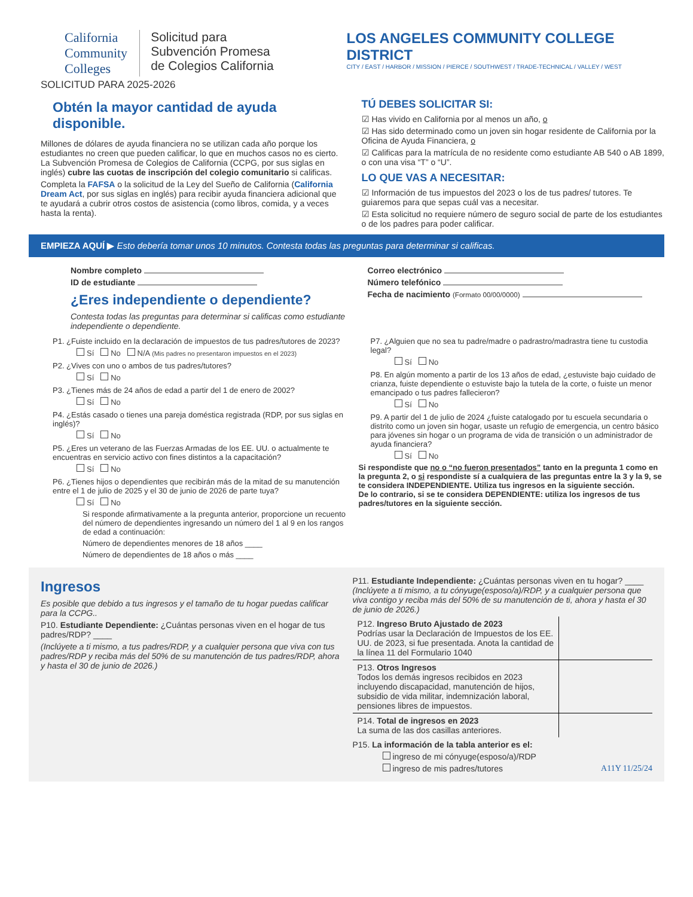California
Community
Colleges
Solicitud para
Subvención Promesa
de Colegios California
SOLICITUD PARA 2025-2026
LOS ANGELES COMMUNITY COLLEGE DISTRICT
CITY / EAST / HARBOR / MISSION / PIERCE / SOUTHWEST / TRADE-TECHNICAL / VALLEY / WEST
Obtén la mayor cantidad de ayuda disponible.
Millones de dólares de ayuda financiera no se utilizan cada año porque los estudiantes no creen que pueden calificar, lo que en muchos casos no es cierto. La Subvención Promesa de Colegios de California (CCPG, por sus siglas en inglés) cubre las cuotas de inscripción del colegio comunitario si calificas.
Completa la FAFSA o la solicitud de la Ley del Sueño de California (California Dream Act, por sus siglas en inglés) para recibir ayuda financiera adicional que te ayudará a cubrir otros costos de asistencia (como libros, comida, y a veces hasta la renta).
TÚ DEBES SOLICITAR SI:
☑ Has vivido en California por al menos un año, o
☑ Has sido determinado como un joven sin hogar residente de California por la Oficina de Ayuda Financiera, o
☑ Calificas para la matrícula de no residente como estudiante AB 540 o AB 1899, o con una visa “T” o “U”.
LO QUE VAS A NECESITAR:
☑ Información de tus impuestos del 2023 o los de tus padres/ tutores. Te guiaremos para que sepas cuál vas a necesitar.
☑ Esta solicitud no requiere número de seguro social de parte de los estudiantes o de los padres para poder calificar.
EMPIEZA AQUÍ ▶ Esto debería tomar unos 10 minutos. Contesta todas las preguntas para determinar si calificas.
Nombre completo
ID de estudiante
¿Eres independiente o dependiente?
Contesta todas las preguntas para determinar si calificas como estudiante independiente o dependiente.
Correo electrónico
Número telefónico
Fecha de nacimiento (Formato 00/00/0000)
P1. ¿Fuiste incluido en la declaración de impuestos de tus padres/tutores de 2023?
Sí No N/A (Mis padres no presentaron impuestos en el 2023)
P2. ¿Vives con uno o ambos de tus padres/tutores?
Sí No
P3. ¿Tienes más de 24 años de edad a partir del 1 de enero de 2002?
Sí No
P4. ¿Estás casado o tienes una pareja doméstica registrada (RDP, por sus siglas en inglés)?
Sí No
P5. ¿Eres un veterano de las Fuerzas Armadas de los EE. UU. o actualmente te encuentras en servicio activo con fines distintos a la capacitación?
Sí No
P6. ¿Tienes hijos o dependientes que recibirán más de la mitad de su manutención entre el 1 de julio de 2025 y el 30 de junio de 2026 de parte tuya?
Sí No
Si responde afirmativamente a la pregunta anterior, proporcione un recuento del número de dependientes ingresando un número del 1 al 9 en los rangos de edad a continuación:
Número de dependientes menores de 18 años ____
Número de dependientes de 18 años o más ____
P7. ¿Alguien que no sea tu padre/madre o padrastro/madrastra tiene tu custodia legal?
Sí No
P8. En algún momento a partir de los 13 años de edad, ¿estuviste bajo cuidado de crianza, fuiste dependiente o estuviste bajo la tutela de la corte, o fuiste un menor emancipado o tus padres fallecieron?
Sí No
P9. A partir del 1 de julio de 2024 ¿fuiste catalogado por tu escuela secundaria o distrito como un joven sin hogar, usaste un refugio de emergencia, un centro básico para jóvenes sin hogar o un programa de vida de transición o un administrador de ayuda financiera?
Sí No
Si respondiste que no o “no fueron presentados” tanto en la pregunta 1 como en la pregunta 2, o si respondiste sí a cualquiera de las preguntas entre la 3 y la 9, se te considera INDEPENDIENTE. Utiliza tus ingresos en la siguiente sección.
De lo contrario, si se te considera DEPENDIENTE: utiliza los ingresos de tus padres/tutores en la siguiente sección.
Ingresos
Es posible que debido a tus ingresos y el tamaño de tu hogar puedas calificar para la CCPG..
P10. Estudiante Dependiente: ¿Cuántas personas viven en el hogar de tus padres/RDP? ____
(Inclúyete a ti mismo, a tus padres/RDP, y a cualquier persona que viva con tus padres/RDP y reciba más del 50% de su manutención de tus padres/RDP, ahora y hasta el 30 de junio de 2026.)
P11. Estudiante Independiente: ¿Cuántas personas viven en tu hogar? ____ (Inclúyete a ti mismo, a tu cónyuge(esposo/a)/RDP, y a cualquier persona que viva contigo y reciba más del 50% de su manutención de ti, ahora y hasta el 30 de junio de 2026.)
| P12. Ingreso Bruto Ajustado de 2023 Podrías usar la Declaración de Impuestos de los EE. UU. de 2023, si fue presentada. Anota la cantidad de la línea 11 del Formulario 1040 | |
| P13. Otros Ingresos Todos los demás ingresos recibidos en 2023 incluyendo discapacidad, manutención de hijos, subsidio de vida militar, indemnización laboral, pensiones libres de impuestos. | |
| P14. Total de ingresos en 2023 La suma de las dos casillas anteriores. | |
P15. La información de la tabla anterior es el:
ingreso de mi cónyuge(esposo/a)/RDP
ingreso de mis padres/tutores A11Y 11/25/24